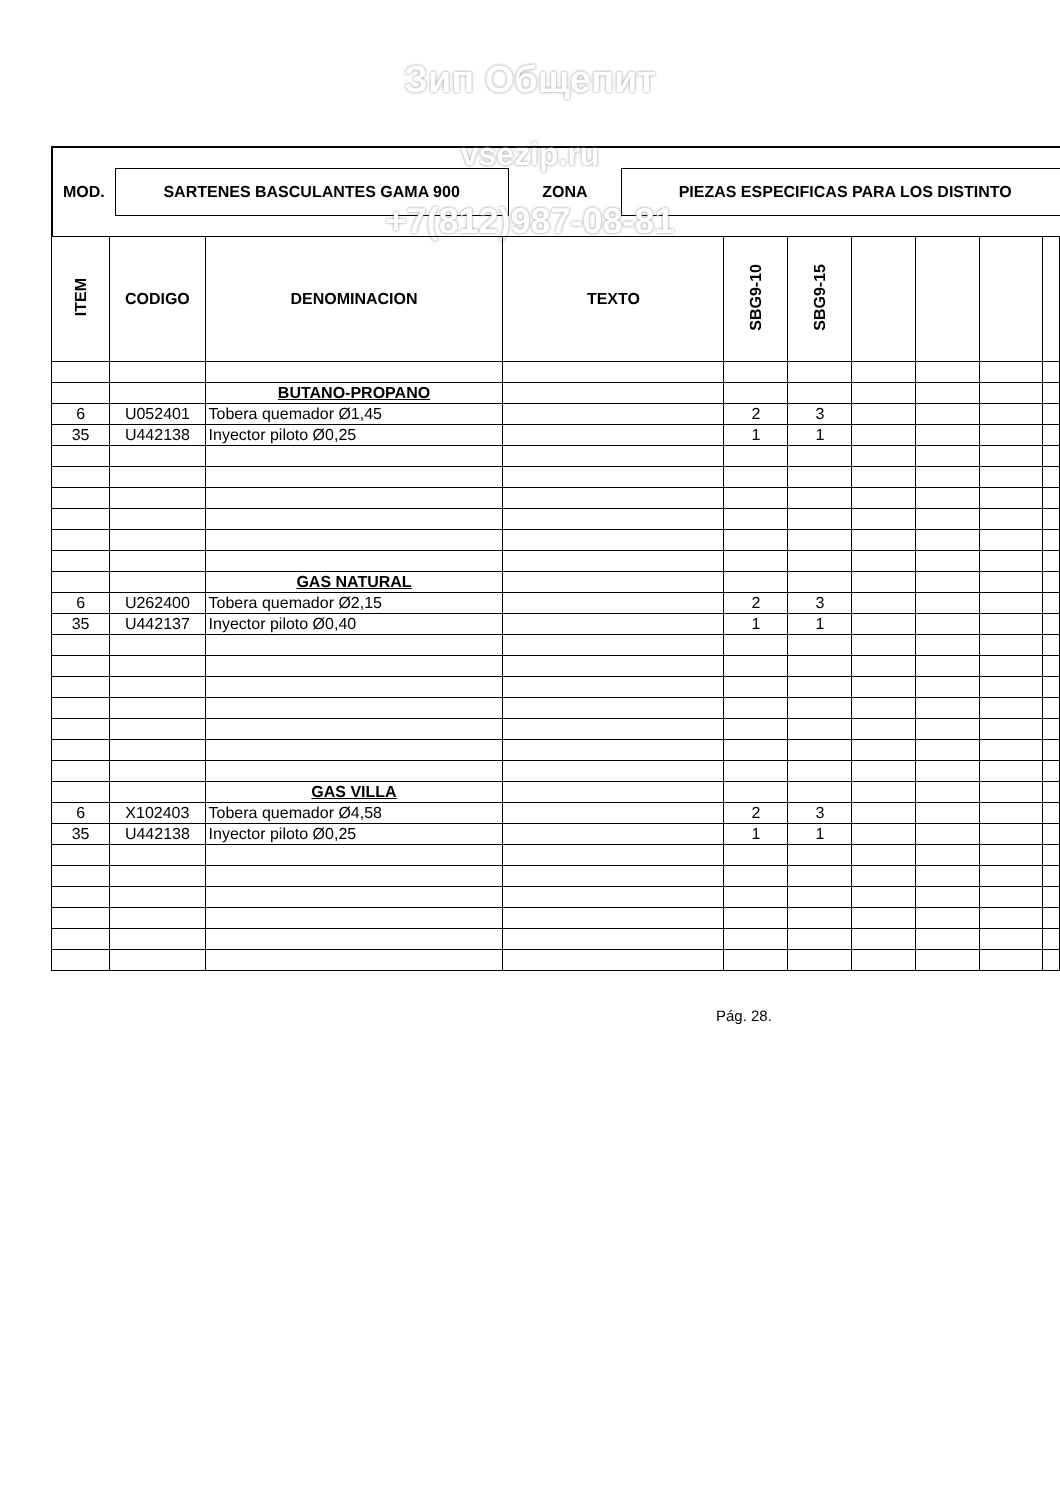Зип Общепит
| MOD. | SARTENES BASCULANTES GAMA 900 | ZONA | PIEZAS ESPECIFICAS PARA LOS DISTINTO |
vsezip.ru
+7(812)987-08-81
| ITEM | CODIGO | DENOMINACION | TEXTO | SBG9-10 | SBG9-15 | | | | |
| --- | --- | --- | --- | --- | --- | --- | --- | --- | --- |
| | | BUTANO-PROPANO | | | | | | | |
| 6 | U052401 | Tobera quemador Ø1,45 | | 2 | 3 | | | | |
| 35 | U442138 | Inyector piloto Ø0,25 | | 1 | 1 | | | | |
| | | GAS NATURAL | | | | | | | |
| 6 | U262400 | Tobera quemador Ø2,15 | | 2 | 3 | | | | |
| 35 | U442137 | Inyector piloto Ø0,40 | | 1 | 1 | | | | |
| | | GAS VILLA | | | | | | | |
| 6 | X102403 | Tobera quemador Ø4,58 | | 2 | 3 | | | | |
| 35 | U442138 | Inyector piloto Ø0,25 | | 1 | 1 | | | | |
Pág. 28.